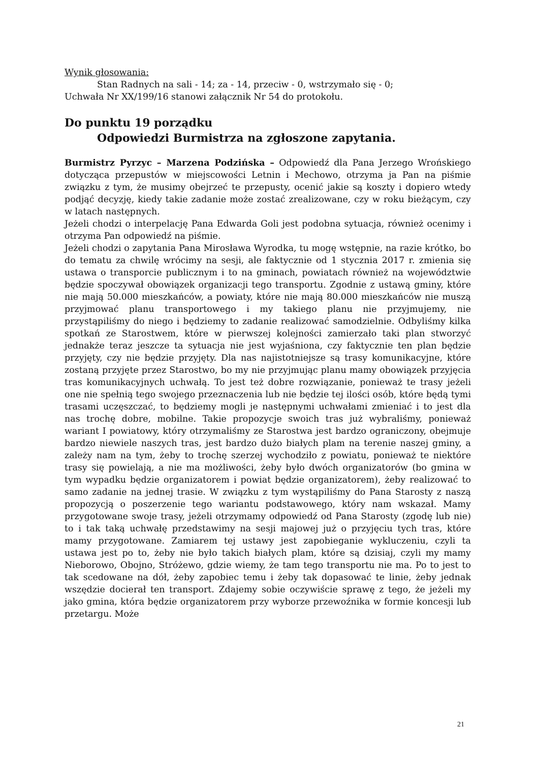Wynik głosowania:
Stan Radnych na sali - 14; za - 14, przeciw - 0, wstrzymało się - 0;
Uchwała Nr XX/199/16 stanowi załącznik Nr 54 do protokołu.
Do punktu 19 porządku
Odpowiedzi Burmistrza na zgłoszone zapytania.
Burmistrz Pyrzyc – Marzena Podzińska – Odpowiedź dla Pana Jerzego Wrońskiego dotycząca przepustów w miejscowości Letnin i Mechowo, otrzyma ja Pan na piśmie związku z tym, że musimy obejrzeć te przepusty, ocenić jakie są koszty i dopiero wtedy podjąć decyzję, kiedy takie zadanie może zostać zrealizowane, czy w roku bieżącym, czy w latach następnych.
Jeżeli chodzi o interpelację Pana Edwarda Goli jest podobna sytuacja, również ocenimy i otrzyma Pan odpowiedź na piśmie.
Jeżeli chodzi o zapytania Pana Mirosława Wyrodka, tu mogę wstępnie, na razie krótko, bo do tematu za chwilę wrócimy na sesji, ale faktycznie od 1 stycznia 2017 r. zmienia się ustawa o transporcie publicznym i to na gminach, powiatach również na województwie będzie spoczywał obowiązek organizacji tego transportu. Zgodnie z ustawą gminy, które nie mają 50.000 mieszkańców, a powiaty, które nie mają 80.000 mieszkańców nie muszą przyjmować planu transportowego i my takiego planu nie przyjmujemy, nie przystąpiliśmy do niego i będziemy to zadanie realizować samodzielnie. Odbyliśmy kilka spotkań ze Starostwem, które w pierwszej kolejności zamierzało taki plan stworzyć jednakże teraz jeszcze ta sytuacja nie jest wyjaśniona, czy faktycznie ten plan będzie przyjęty, czy nie będzie przyjęty. Dla nas najistotniejsze są trasy komunikacyjne, które zostaną przyjęte przez Starostwo, bo my nie przyjmując planu mamy obowiązek przyjęcia tras komunikacyjnych uchwałą. To jest też dobre rozwiązanie, ponieważ te trasy jeżeli one nie spełnią tego swojego przeznaczenia lub nie będzie tej ilości osób, które będą tymi trasami uczęszczać, to będziemy mogli je następnymi uchwałami zmieniać i to jest dla nas trochę dobre, mobilne. Takie propozycje swoich tras już wybraliśmy, ponieważ wariant I powiatowy, który otrzymaliśmy ze Starostwa jest bardzo ograniczony, obejmuje bardzo niewiele naszych tras, jest bardzo dużo białych plam na terenie naszej gminy, a zależy nam na tym, żeby to trochę szerzej wychodziło z powiatu, ponieważ te niektóre trasy się powielają, a nie ma możliwości, żeby było dwóch organizatorów (bo gmina w tym wypadku będzie organizatorem i powiat będzie organizatorem), żeby realizować to samo zadanie na jednej trasie. W związku z tym wystąpiliśmy do Pana Starosty z naszą propozycją o poszerzenie tego wariantu podstawowego, który nam wskazał. Mamy przygotowane swoje trasy, jeżeli otrzymamy odpowiedź od Pana Starosty (zgodę lub nie) to i tak taką uchwałę przedstawimy na sesji majowej już o przyjęciu tych tras, które mamy przygotowane. Zamiarem tej ustawy jest zapobieganie wykluczeniu, czyli ta ustawa jest po to, żeby nie było takich białych plam, które są dzisiaj, czyli my mamy Nieborowo, Obojno, Stróżewo, gdzie wiemy, że tam tego transportu nie ma. Po to jest to tak scedowane na dół, żeby zapobiec temu i żeby tak dopasować te linie, żeby jednak wszędzie docierał ten transport. Zdajemy sobie oczywiście sprawę z tego, że jeżeli my jako gmina, która będzie organizatorem przy wyborze przewoźnika w formie koncesji lub przetargu. Może
21